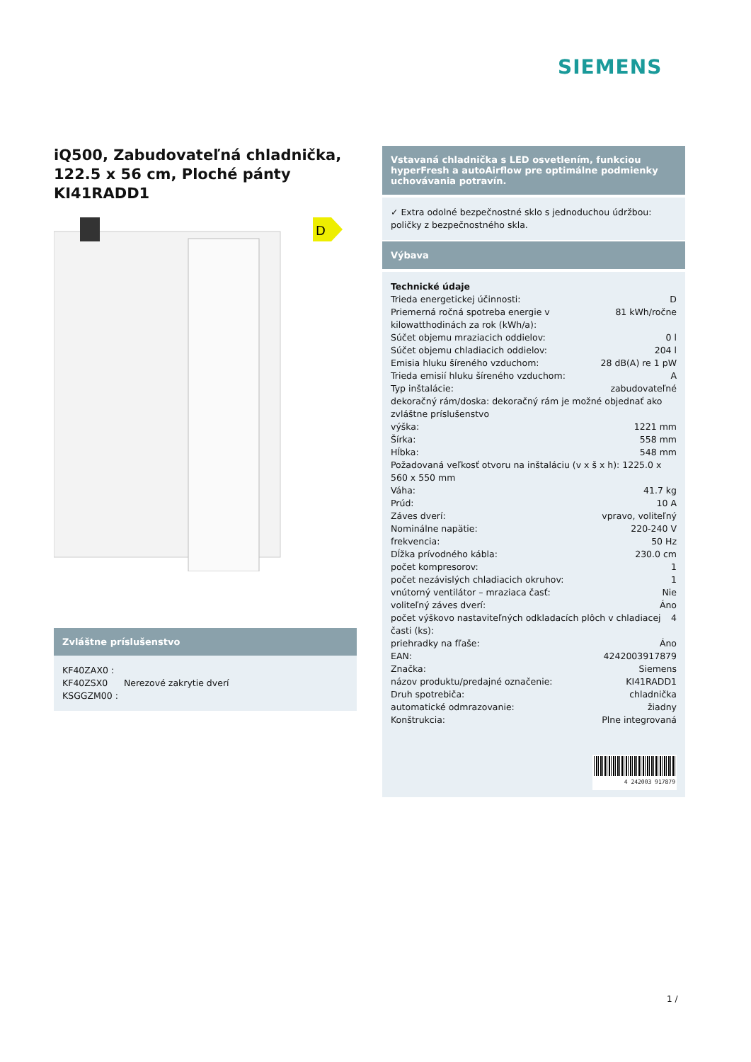SIEMENS
iQ500, Zabudovateľná chladnička, 122.5 x 56 cm, Ploché pánty
KI41RADD1
D
Zvláštne príslušenstvo
| KF40ZAX0 : | |
| KF40ZSX0 | Nerezové zakrytie dverí |
| KSGGZM00 : | |
Vstavaná chladnička s LED osvetlením, funkciou hyperFresh a autoAirflow pre optimálne podmienky uchovávania potravín.
✓ Extra odolné bezpečnostné sklo s jednoduchou údržbou: poličky z bezpečnostného skla.
Výbava
Technické údaje
Trieda energetickej účinnosti: D
Priemerná ročná spotreba energie v kilowatthodinách za rok (kWh/a): 81 kWh/ročne
Súčet objemu mraziacich oddielov: 0 l
Súčet objemu chladiacich oddielov: 204 l
Emisia hluku šíreného vzduchom: 28 dB(A) re 1 pW
Trieda emisií hluku šíreného vzduchom: A
Typ inštalácie: zabudovateľné
dekoračný rám/doska: dekoračný rám je možné objednať ako zvláštne príslušenstvo
výška: 1221 mm
Šírka: 558 mm
Hĺbka: 548 mm
Požadovaná veľkosť otvoru na inštaláciu (v x š x h): 1225.0 x 560 x 550 mm
Váha: 41.7 kg
Prúd: 10 A
Záves dverí: vpravo, voliteľný
Nominálne napätie: 220-240 V
frekvencia: 50 Hz
Dĺžka prívodného kábla: 230.0 cm
počet kompresorov: 1
počet nezávislých chladiacich okruhov: 1
vnútorný ventilátor – mraziaca časť: Nie
voliteľný záves dverí: Áno
počet výškovo nastaviteľných odkladacích plôch v chladiacej časti (ks): 4
priehradky na fľaše: Áno
EAN: 4242003917879
Značka: Siemens
názov produktu/predajné označenie: KI41RADD1
Druh spotrebiča: chladnička
automatické odmrazovanie: žiadny
Konštrukcia: Plne integrovaná
4 242003 917879
1 /